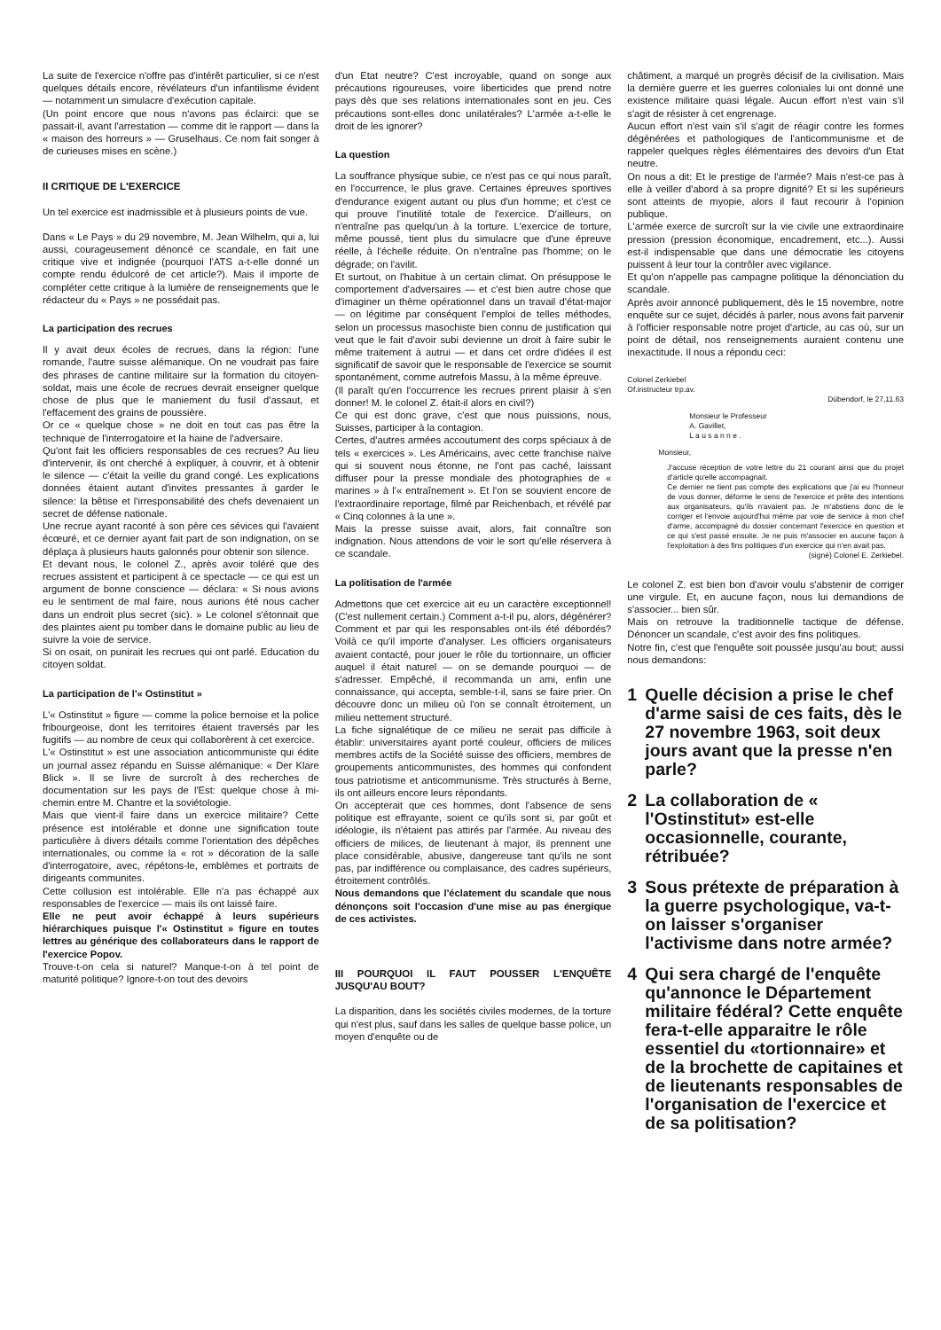La suite de l'exercice n'offre pas d'intérêt particulier, si ce n'est quelques détails encore, révélateurs d'un infantilisme évident — notamment un simulacre d'exécution capitale.
(Un point encore que nous n'avons pas éclairci: que se passait-il, avant l'arrestation — comme dit le rapport — dans la « maison des horreurs » — Gruselhaus. Ce nom fait songer à de curieuses mises en scène.)
II CRITIQUE DE L'EXERCICE
Un tel exercice est inadmissible et à plusieurs points de vue.
Dans « Le Pays » du 29 novembre, M. Jean Wilhelm, qui a, lui aussi, courageusement dénoncé ce scandale, en fait une critique vive et indignée (pourquoi l'ATS a-t-elle donné un compte rendu édulcoré de cet article?). Mais il importe de compléter cette critique à la lumière de renseignements que le rédacteur du « Pays » ne possédait pas.
La participation des recrues
Il y avait deux écoles de recrues, dans la région: l'une romande, l'autre suisse alémanique. On ne voudrait pas faire des phrases de cantine militaire sur la formation du citoyen-soldat, mais une école de recrues devrait enseigner quelque chose de plus que le maniement du fusil d'assaut, et l'effacement des grains de poussière.
Or ce « quelque chose » ne doit en tout cas pas être la technique de l'interrogatoire et la haine de l'adversaire.
Qu'ont fait les officiers responsables de ces recrues? Au lieu d'intervenir, ils ont cherché à expliquer, à couvrir, et à obtenir le silence — c'était la veille du grand congé. Les explications données étaient autant d'invites pressantes à garder le silence: la bêtise et l'irresponsabilité des chefs devenaient un secret de défense nationale.
Une recrue ayant raconté à son père ces sévices qui l'avaient écœuré, et ce dernier ayant fait part de son indignation, on se déplaça à plusieurs hauts galonnés pour obtenir son silence.
Et devant nous, le colonel Z., après avoir toléré que des recrues assistent et participent à ce spectacle — ce qui est un argument de bonne conscience — déclara: « Si nous avions eu le sentiment de mal faire, nous aurions été nous cacher dans un endroit plus secret (sic). » Le colonel s'étonnait que des plaintes aient pu tomber dans le domaine public au lieu de suivre la voie de service.
Si on osait, on punirait les recrues qui ont parlé. Education du citoyen soldat.
La participation de l'« Ostinstitut »
L'« Ostinstitut » figure — comme la police bernoise et la police fribourgeoise, dont les territoires étaient traversés par les fugitifs — au nombre de ceux qui collaborèrent à cet exercice.
L'« Ostinstitut » est une association anticommuniste qui édite un journal assez répandu en Suisse alémanique: « Der Klare Blick ». Il se livre de surcroît à des recherches de documentation sur les pays de l'Est: quelque chose à mi-chemin entre M. Chantre et la soviétologie.
Mais que vient-il faire dans un exercice militaire? Cette présence est intolérable et donne une signification toute particulière à divers détails comme l'orientation des dépêches internationales, ou comme la « rot » décoration de la salle d'interrogatoire, avec, répétons-le, emblèmes et portraits de dirigeants communites.
Cette collusion est intolérable. Elle n'a pas échappé aux responsables de l'exercice — mais ils ont laissé faire.
Elle ne peut avoir échappé à leurs supérieurs hiérarchiques puisque l'« Ostinstitut » figure en toutes lettres au générique des collaborateurs dans le rapport de l'exercice Popov.
Trouve-t-on cela si naturel? Manque-t-on à tel point de maturité politique? Ignore-t-on tout des devoirs
d'un Etat neutre? C'est incroyable, quand on songe aux précautions rigoureuses, voire liberticides que prend notre pays dès que ses relations internationales sont en jeu. Ces précautions sont-elles donc unilatérales? L'armée a-t-elle le droit de les ignorer?
La question
La souffrance physique subie, ce n'est pas ce qui nous paraît, en l'occurrence, le plus grave. Certaines épreuves sportives d'endurance exigent autant ou plus d'un homme; et c'est ce qui prouve l'inutilité totale de l'exercice. D'ailleurs, on n'entraîne pas quelqu'un à la torture. L'exercice de torture, même poussé, tient plus du simulacre que d'une épreuve réelle, à l'échelle réduite. On n'entraîne pas l'homme; on le dégrade; on l'avilit.
Et surtout, on l'habitue à un certain climat. On présuppose le comportement d'adversaires — et c'est bien autre chose que d'imaginer un thème opérationnel dans un travail d'état-major — on légitime par conséquent l'emploi de telles méthodes, selon un processus masochiste bien connu de justification qui veut que le fait d'avoir subi devienne un droit à faire subir le même traitement à autrui — et dans cet ordre d'idées il est significatif de savoir que le responsable de l'exercice se soumit spontanément, comme autrefois Massu, à la même épreuve.
(Il paraît qu'en l'occurrence les recrues prirent plaisir à s'en donner! M. le colonel Z. était-il alors en civil?)
Ce qui est donc grave, c'est que nous puissions, nous, Suisses, participer à la contagion.
Certes, d'autres armées accoutument des corps spéciaux à de tels « exercices ». Les Américains, avec cette franchise naïve qui si souvent nous étonne, ne l'ont pas caché, laissant diffuser pour la presse mondiale des photographies de « marines » à l'« entraînement ». Et l'on se souvient encore de l'extraordinaire reportage, filmé par Reichenbach, et révélé par « Cinq colonnes à la une ».
Mais la presse suisse avait, alors, fait connaître son indignation. Nous attendons de voir le sort qu'elle réservera à ce scandale.
La politisation de l'armée
Admettons que cet exercice ait eu un caractère exceptionnel! (C'est nullement certain.) Comment a-t-il pu, alors, dégénérer? Comment et par qui les responsables ont-ils été débordés? Voilà ce qu'il importe d'analyser. Les officiers organisateurs avaient contacté, pour jouer le rôle du tortionnaire, un officier auquel il était naturel — on se demande pourquoi — de s'adresser. Empêché, il recommanda un ami, enfin une connaissance, qui accepta, semble-t-il, sans se faire prier. On découvre donc un milieu où l'on se connaît étroitement, un milieu nettement structuré.
La fiche signalétique de ce milieu ne serait pas difficile à établir: universitaires ayant porté couleur, officiers de milices membres actifs de la Société suisse des officiers, membres de groupements anticommunistes, des hommes qui confondent tous patriotisme et anticommunisme. Très structurés à Berne, ils ont ailleurs encore leurs répondants.
On accepterait que ces hommes, dont l'absence de sens politique est effrayante, soient ce qu'ils sont si, par goût et idéologie, ils n'étaient pas attirés par l'armée. Au niveau des officiers de milices, de lieutenant à major, ils prennent une place considérable, abusive, dangereuse tant qu'ils ne sont pas, par indifférence ou complaisance, des cadres supérieurs, étroitement contrôlés.
Nous demandons que l'éclatement du scandale que nous dénonçons soit l'occasion d'une mise au pas énergique de ces activistes.
III POURQUOI IL FAUT POUSSER L'ENQUÊTE JUSQU'AU BOUT?
La disparition, dans les sociétés civiles modernes, de la torture qui n'est plus, sauf dans les salles de quelque basse police, un moyen d'enquête ou de
châtiment, a marqué un progrès décisif de la civilisation. Mais la dernière guerre et les guerres coloniales lui ont donné une existence militaire quasi légale. Aucun effort n'est vain s'il s'agit de résister à cet engrenage.
Aucun effort n'est vain s'il s'agit de réagir contre les formes dégénérées et pathologiques de l'anticommunisme et de rappeler quelques règles élémentaires des devoirs d'un Etat neutre.
On nous a dit: Et le prestige de l'armée? Mais n'est-ce pas à elle à veiller d'abord à sa propre dignité? Et si les supérieurs sont atteints de myopie, alors il faut recourir à l'opinion publique.
L'armée exerce de surcroît sur la vie civile une extraordinaire pression (pression économique, encadrement, etc...). Aussi est-il indispensable que dans une démocratie les citoyens puissent à leur tour la contrôler avec vigilance.
Et qu'on n'appelle pas campagne politique la dénonciation du scandale.
Après avoir annoncé publiquement, dès le 15 novembre, notre enquête sur ce sujet, décidés à parler, nous avons fait parvenir à l'officier responsable notre projet d'article, au cas où, sur un point de détail, nos renseignements auraient contenu une inexactitude. Il nous a répondu ceci:
Colonel Zerkiebel
Of.instructeur trp.av.
Dübendorf, le 27,11.63
Monsieur le Professeur
A. Gavillet,
L a u s a n n e .
Monsieur,
J'accuse réception de votre lettre du 21 courant ainsi que du projet d'article qu'elle accompagnait.
Ce dernier ne tient pas compte des explications que j'ai eu l'honneur de vous donner, déforme le sens de l'exercice et prête des intentions aux organisateurs, qu'ils n'avaient pas. Je m'abstiens donc de le corriger et l'envoie aujourd'hui même par voie de service à mon chef d'arme, accompagné du dossier concernant l'exercice en question et ce qui s'est passé ensuite. Je ne puis m'associer en aucune façon à l'exploitation à des fins politiques d'un exercice qui n'en avait pas.
(signé) Colonel E. Zerkiebel.
Le colonel Z. est bien bon d'avoir voulu s'abstenir de corriger une virgule. Et, en aucune façon, nous lui demandions de s'associer... bien sûr.
Mais on retrouve la traditionnelle tactique de défense. Dénoncer un scandale, c'est avoir des fins politiques.
Notre fin, c'est que l'enquête soit poussée jusqu'au bout; aussi nous demandons:
1 Quelle décision a prise le chef d'arme saisi de ces faits, dès le 27 novembre 1963, soit deux jours avant que la presse n'en parle?
2 La collaboration de « l'Ostinstitut» est-elle occasionnelle, courante, rétribuée?
3 Sous prétexte de préparation à la guerre psychologique, va-t-on laisser s'organiser l'activisme dans notre armée?
4 Qui sera chargé de l'enquête qu'annonce le Département militaire fédéral? Cette enquête fera-t-elle apparaitre le rôle essentiel du «tortionnaire» et de la brochette de capitaines et de lieutenants responsables de l'organisation de l'exercice et de sa politisation?